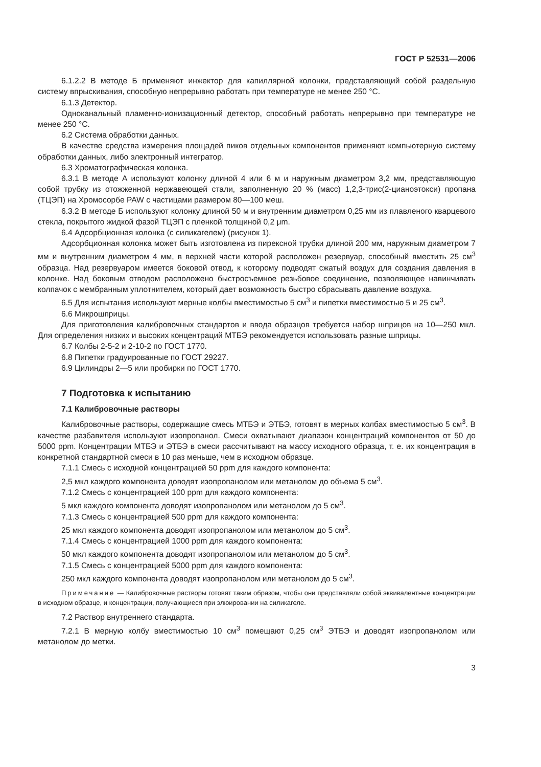ГОСТ Р 52531—2006
6.1.2.2 В методе Б применяют инжектор для капиллярной колонки, представляющий собой раздельную систему впрыскивания, способную непрерывно работать при температуре не менее 250 °С.
6.1.3 Детектор.
Одноканальный пламенно-ионизационный детектор, способный работать непрерывно при температуре не менее 250 °С.
6.2 Система обработки данных.
В качестве средства измерения площадей пиков отдельных компонентов применяют компьютерную систему обработки данных, либо электронный интегратор.
6.3 Хроматографическая колонка.
6.3.1 В методе А используют колонку длиной 4 или 6 м и наружным диаметром 3,2 мм, представляющую собой трубку из отожженной нержавеющей стали, заполненную 20 % (масс) 1,2,3-трис(2-цианоэтокси) пропана (ТЦЭП) на Хромосорбе PAW с частицами размером 80—100 меш.
6.3.2 В методе Б используют колонку длиной 50 м и внутренним диаметром 0,25 мм из плавленого кварцевого стекла, покрытого жидкой фазой ТЦЭП с пленкой толщиной 0,2 μm.
6.4 Адсорбционная колонка (с силикагелем) (рисунок 1).
Адсорбционная колонка может быть изготовлена из пирексной трубки длиной 200 мм, наружным диаметром 7 мм и внутренним диаметром 4 мм, в верхней части которой расположен резервуар, способный вместить 25 см<sup>3</sup> образца. Над резервуаром имеется боковой отвод, к которому подводят сжатый воздух для создания давления в колонке. Над боковым отводом расположено быстросъемное резьбовое соединение, позволяющее навинчивать колпачок с мембранным уплотнителем, который дает возможность быстро сбрасывать давление воздуха.
6.5 Для испытания используют мерные колбы вместимостью 5 см<sup>3</sup> и пипетки вместимостью 5 и 25 см<sup>3</sup>.
6.6 Микрошприцы.
Для приготовления калибровочных стандартов и ввода образцов требуется набор шприцов на 10—250 мкл. Для определения низких и высоких концентраций МТБЭ рекомендуется использовать разные шприцы.
6.7 Колбы 2-5-2 и 2-10-2 по ГОСТ 1770.
6.8 Пипетки градуированные по ГОСТ 29227.
6.9 Цилиндры 2—5 или пробирки по ГОСТ 1770.
7 Подготовка к испытанию
7.1 Калибровочные растворы
Калибровочные растворы, содержащие смесь МТБЭ и ЭТБЭ, готовят в мерных колбах вместимостью 5 см<sup>3</sup>. В качестве разбавителя используют изопропанол. Смеси охватывают диапазон концентраций компонентов от 50 до 5000 ppm. Концентрации МТБЭ и ЭТБЭ в смеси рассчитывают на массу исходного образца, т. е. их концентрация в конкретной стандартной смеси в 10 раз меньше, чем в исходном образце.
7.1.1 Смесь с исходной концентрацией 50 ppm для каждого компонента:
2,5 мкл каждого компонента доводят изопропанолом или метанолом до объема 5 см<sup>3</sup>.
7.1.2 Смесь с концентрацией 100 ppm для каждого компонента:
5 мкл каждого компонента доводят изопропанолом или метанолом до 5 см<sup>3</sup>.
7.1.3 Смесь с концентрацией 500 ppm для каждого компонента:
25 мкл каждого компонента доводят изопропанолом или метанолом до 5 см<sup>3</sup>.
7.1.4 Смесь с концентрацией 1000 ppm для каждого компонента:
50 мкл каждого компонента доводят изопропанолом или метанолом до 5 см<sup>3</sup>.
7.1.5 Смесь с концентрацией 5000 ppm для каждого компонента:
250 мкл каждого компонента доводят изопропанолом или метанолом до 5 см<sup>3</sup>.
Примечание — Калибровочные растворы готовят таким образом, чтобы они представляли собой эквивалентные концентрации в исходном образце, и концентрации, получающиеся при элюировании на силикагеле.
7.2 Раствор внутреннего стандарта.
7.2.1 В мерную колбу вместимостью 10 см<sup>3</sup> помещают 0,25 см<sup>3</sup> ЭТБЭ и доводят изопропанолом или метанолом до метки.
3